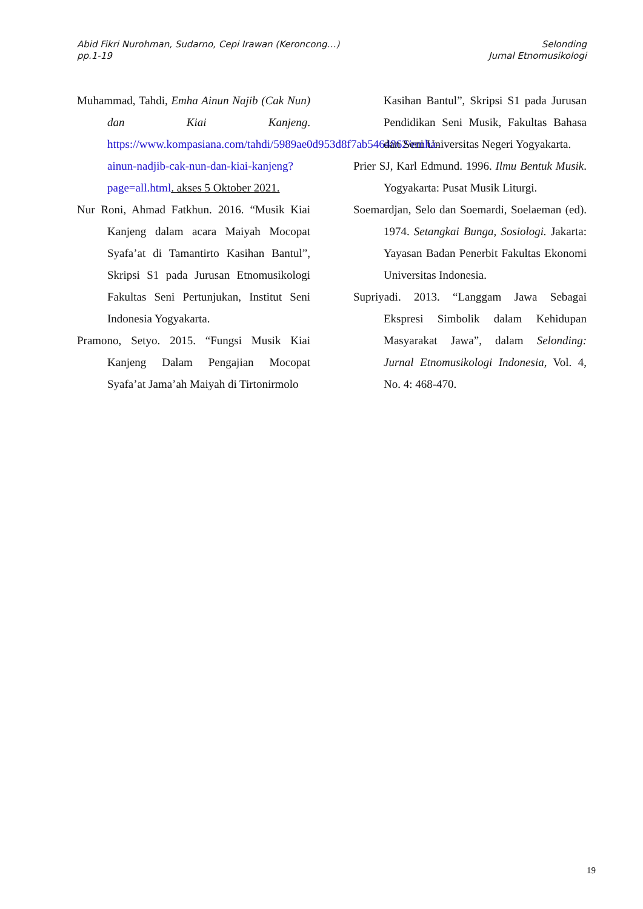Abid Fikri Nurohman, Sudarno, Cepi Irawan (Keroncong…)
pp.1-19
Selonding
Jurnal Etnomusikologi
Muhammad, Tahdi, Emha Ainun Najib (Cak Nun) dan Kiai Kanjeng. https://www.kompasiana.com/tahdi/5989ae0d953d8f7ab5464862/emha-ainun-nadjib-cak-nun-dan-kiai-kanjeng?page=all.html. akses 5 Oktober 2021.
Nur Roni, Ahmad Fatkhun. 2016. “Musik Kiai Kanjeng dalam acara Maiyah Mocopat Syafa’at di Tamantirto Kasihan Bantul”, Skripsi S1 pada Jurusan Etnomusikologi Fakultas Seni Pertunjukan, Institut Seni Indonesia Yogyakarta.
Pramono, Setyo. 2015. “Fungsi Musik Kiai Kanjeng Dalam Pengajian Mocopat Syafa’at Jama’ah Maiyah di Tirtonirmolo
Kasihan Bantul”, Skripsi S1 pada Jurusan Pendidikan Seni Musik, Fakultas Bahasa dan Seni Universitas Negeri Yogyakarta.
Prier SJ, Karl Edmund. 1996. Ilmu Bentuk Musik. Yogyakarta: Pusat Musik Liturgi.
Soemardjan, Selo dan Soemardi, Soelaeman (ed). 1974. Setangkai Bunga, Sosiologi. Jakarta: Yayasan Badan Penerbit Fakultas Ekonomi Universitas Indonesia.
Supriyadi. 2013. “Langgam Jawa Sebagai Ekspresi Simbolik dalam Kehidupan Masyarakat Jawa”, dalam Selonding: Jurnal Etnomusikologi Indonesia, Vol. 4, No. 4: 468-470.
19